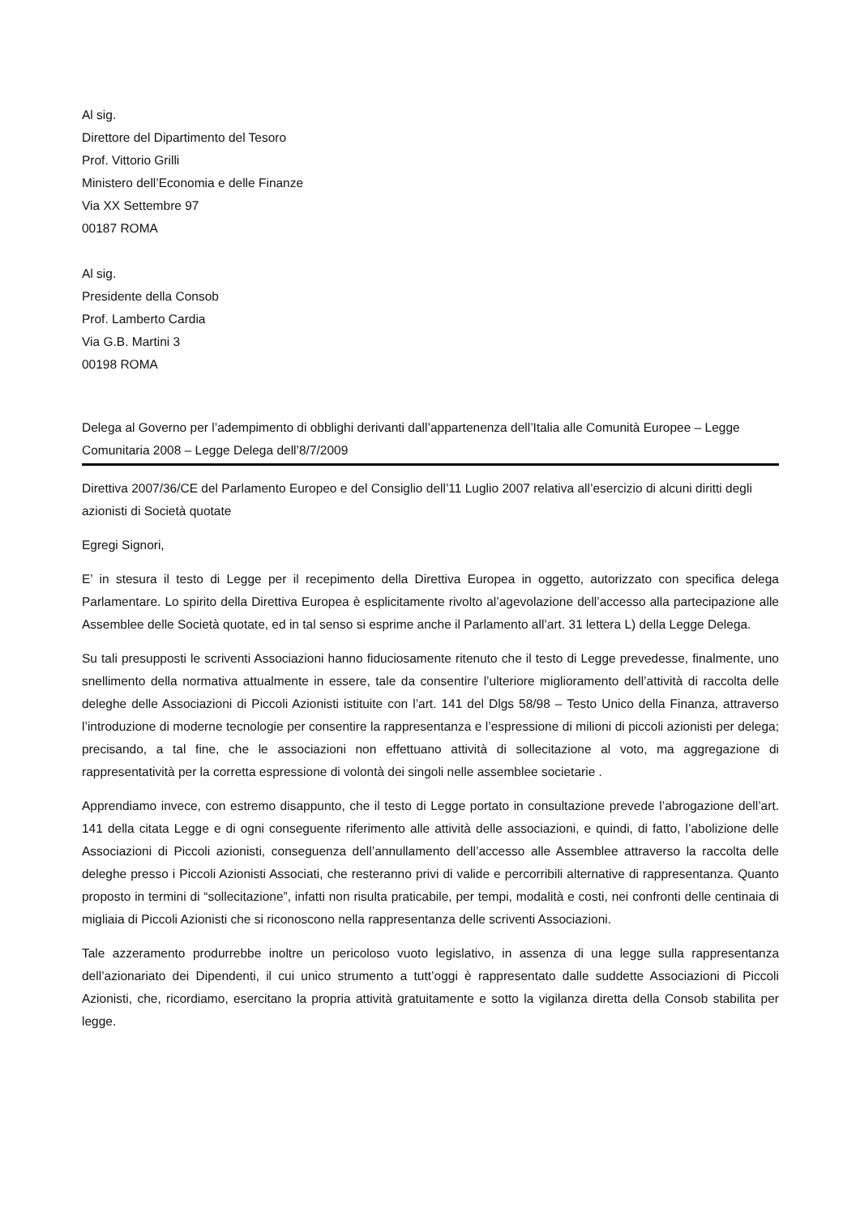Al sig.
Direttore del Dipartimento del Tesoro
Prof. Vittorio Grilli
Ministero dell’Economia e delle Finanze
Via XX Settembre 97
00187 ROMA
Al sig.
Presidente della Consob
Prof. Lamberto Cardia
Via G.B. Martini 3
00198 ROMA
Delega al Governo per l’adempimento di obblighi derivanti dall’appartenenza dell’Italia alle Comunità Europee – Legge Comunitaria 2008 – Legge Delega dell’8/7/2009
Direttiva 2007/36/CE del Parlamento Europeo e del Consiglio dell’11 Luglio 2007 relativa all’esercizio di alcuni diritti degli azionisti di Società quotate
Egregi Signori,
E’ in stesura il testo di Legge per il recepimento della Direttiva Europea in oggetto, autorizzato con specifica delega Parlamentare. Lo spirito della Direttiva Europea è esplicitamente rivolto al’agevolazione dell’accesso alla partecipazione alle Assemblee delle Società quotate, ed in tal senso si esprime anche il Parlamento all’art. 31 lettera L) della Legge Delega.
Su tali presupposti le scriventi Associazioni hanno fiduciosamente ritenuto che il testo di Legge prevedesse, finalmente, uno snellimento della normativa attualmente in essere, tale da consentire l’ulteriore miglioramento dell’attività di raccolta delle deleghe delle Associazioni di Piccoli Azionisti istituite con l’art. 141 del Dlgs 58/98 – Testo Unico della Finanza, attraverso l’introduzione di moderne tecnologie per consentire la rappresentanza e l’espressione di milioni di piccoli azionisti per delega; precisando, a tal fine, che le associazioni non effettuano attività di sollecitazione al voto, ma aggregazione di rappresentatività per la corretta espressione di volontà dei singoli nelle assemblee societarie .
Apprendiamo invece, con estremo disappunto, che il testo di Legge portato in consultazione prevede l’abrogazione dell’art. 141 della citata Legge e di ogni conseguente riferimento alle attività delle associazioni, e quindi, di fatto, l’abolizione delle Associazioni di Piccoli azionisti, conseguenza dell’annullamento dell’accesso alle Assemblee attraverso la raccolta delle deleghe presso i Piccoli Azionisti Associati, che resteranno privi di valide e percorribili alternative di rappresentanza. Quanto proposto in termini di “sollecitazione”, infatti non risulta praticabile, per tempi, modalità e costi, nei confronti delle centinaia di migliaia di Piccoli Azionisti che si riconoscono nella rappresentanza delle scriventi Associazioni.
Tale azzeramento produrrebbe inoltre un pericoloso vuoto legislativo, in assenza di una legge sulla rappresentanza dell’azionariato dei Dipendenti, il cui unico strumento a tutt’oggi è rappresentato dalle suddette Associazioni di Piccoli Azionisti, che, ricordiamo, esercitano la propria attività gratuitamente e sotto la vigilanza diretta della Consob stabilita per legge.